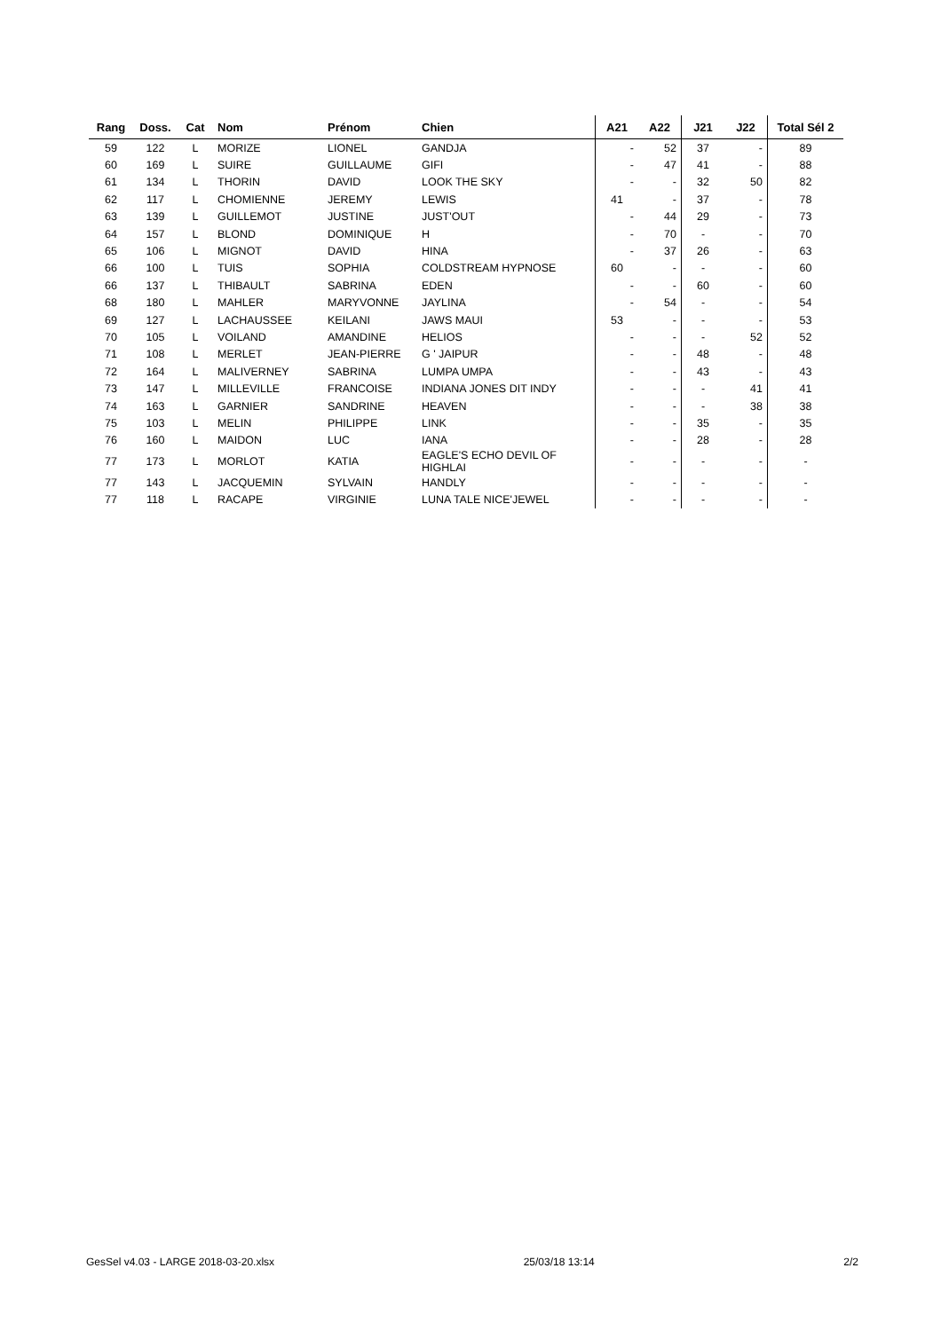| Rang | Doss. | Cat | Nom | Prénom | Chien | A21 | A22 | J21 | J22 | Total Sél 2 |
| --- | --- | --- | --- | --- | --- | --- | --- | --- | --- | --- |
| 59 | 122 | L | MORIZE | LIONEL | GANDJA | - | 52 | 37 | - | 89 |
| 60 | 169 | L | SUIRE | GUILLAUME | GIFI | - | 47 | 41 | - | 88 |
| 61 | 134 | L | THORIN | DAVID | LOOK THE SKY | - | - | 32 | 50 | 82 |
| 62 | 117 | L | CHOMIENNE | JEREMY | LEWIS | 41 | - | 37 | - | 78 |
| 63 | 139 | L | GUILLEMOT | JUSTINE | JUST'OUT | - | 44 | 29 | - | 73 |
| 64 | 157 | L | BLOND | DOMINIQUE | H | - | 70 | - | - | 70 |
| 65 | 106 | L | MIGNOT | DAVID | HINA | - | 37 | 26 | - | 63 |
| 66 | 100 | L | TUIS | SOPHIA | COLDSTREAM HYPNOSE | 60 | - | - | - | 60 |
| 66 | 137 | L | THIBAULT | SABRINA | EDEN | - | - | 60 | - | 60 |
| 68 | 180 | L | MAHLER | MARYVONNE | JAYLINA | - | 54 | - | - | 54 |
| 69 | 127 | L | LACHAUSSEE | KEILANI | JAWS MAUI | 53 | - | - | - | 53 |
| 70 | 105 | L | VOILAND | AMANDINE | HELIOS | - | - | - | 52 | 52 |
| 71 | 108 | L | MERLET | JEAN-PIERRE | G ' JAIPUR | - | - | 48 | - | 48 |
| 72 | 164 | L | MALIVERNEY | SABRINA | LUMPA UMPA | - | - | 43 | - | 43 |
| 73 | 147 | L | MILLEVILLE | FRANCOISE | INDIANA JONES DIT INDY | - | - | - | 41 | 41 |
| 74 | 163 | L | GARNIER | SANDRINE | HEAVEN | - | - | - | 38 | 38 |
| 75 | 103 | L | MELIN | PHILIPPE | LINK | - | - | 35 | - | 35 |
| 76 | 160 | L | MAIDON | LUC | IANA | - | - | 28 | - | 28 |
| 77 | 173 | L | MORLOT | KATIA | EAGLE'S ECHO DEVIL OF HIGHLAI | - | - | - | - | - |
| 77 | 143 | L | JACQUEMIN | SYLVAIN | HANDLY | - | - | - | - | - |
| 77 | 118 | L | RACAPE | VIRGINIE | LUNA TALE NICE'JEWEL | - | - | - | - | - |
GesSel v4.03 - LARGE 2018-03-20.xlsx 25/03/18 13:14 2/2